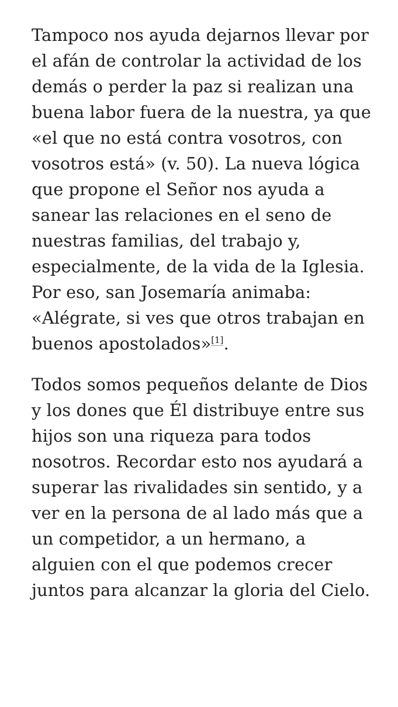Tampoco nos ayuda dejarnos llevar por el afán de controlar la actividad de los demás o perder la paz si realizan una buena labor fuera de la nuestra, ya que «el que no está contra vosotros, con vosotros está» (v. 50). La nueva lógica que propone el Señor nos ayuda a sanear las relaciones en el seno de nuestras familias, del trabajo y, especialmente, de la vida de la Iglesia. Por eso, san Josemaría animaba: «Alégrate, si ves que otros trabajan en buenos apostolados»<sup>[1]</sup>.
Todos somos pequeños delante de Dios y los dones que Él distribuye entre sus hijos son una riqueza para todos nosotros. Recordar esto nos ayudará a superar las rivalidades sin sentido, y a ver en la persona de al lado más que a un competidor, a un hermano, a alguien con el que podemos crecer juntos para alcanzar la gloria del Cielo.